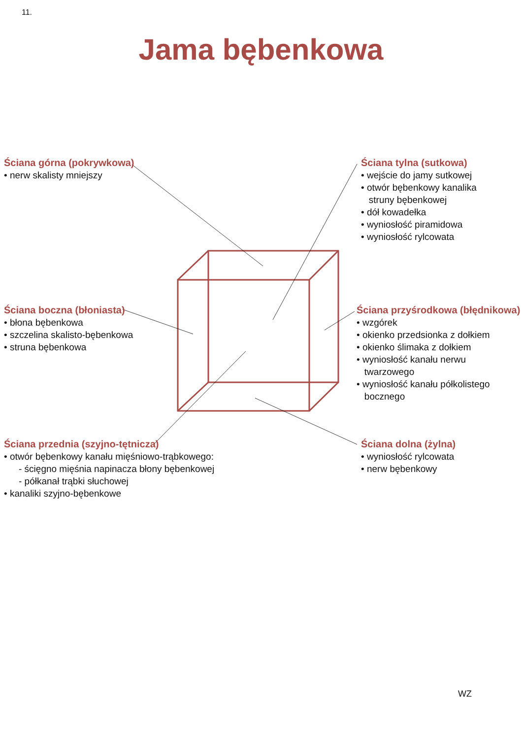11.
Jama bębenkowa
Ściana górna (pokrywkowa)
• nerw skalisty mniejszy
Ściana tylna (sutkowa)
• wejście do jamy sutkowej
• otwór bębenkowy kanalika
struny bębenkowej
• dół kowadełka
• wyniosłość piramidowa
• wyniosłość rylcowata
Ściana boczna (błoniasta)
• błona bębenkowa
• szczelina skalisto-bębenkowa
• struna bębenkowa
Ściana przyśrodkowa (błędnikowa)
• wzgórek
• okienko przedsionka z dołkiem
• okienko ślimaka z dołkiem
• wyniosłość kanału nerwu
twarzowego
• wyniosłość kanału półkolistego
bocznego
Ściana przednia (szyjno-tętnicza)
• otwór bębenkowy kanału mięśniowo-trąbkowego:
- ścięgno mięśnia napinacza błony bębenkowej
- półkanał trąbki słuchowej
• kanaliki szyjno-bębenkowe
Ściana dolna (żylna)
• wyniosłość rylcowata
• nerw bębenkowy
WZ